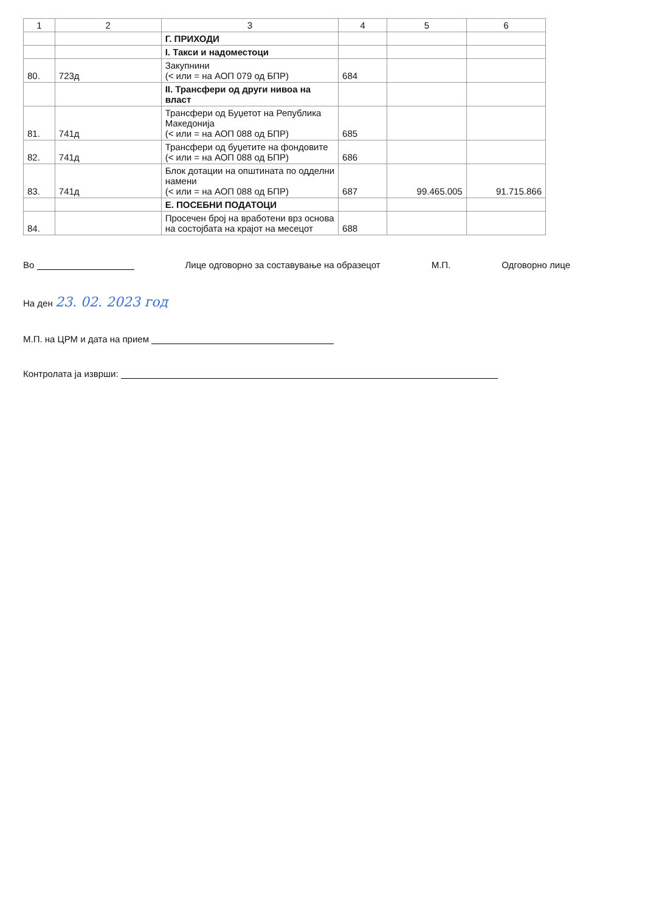| 1 | 2 | 3 | 4 | 5 | 6 |
| --- | --- | --- | --- | --- | --- |
| | | Г. ПРИХОДИ | | | |
| | | I. Такси и надоместоци | | | |
| 80. | 723д | Закупнини (< или = на АОП 079 од БПР) | 684 | | |
| | | II. Трансфери од други нивоа на власт | | | |
| 81. | 741д | Трансфери од Буџетот на Република Македонија (< или = на АОП 088 од БПР) | 685 | | |
| 82. | 741д | Трансфери од буџетите на фондовите (< или = на АОП 088 од БПР) | 686 | | |
| 83. | 741д | Блок дотации на општината по одделни намени (< или = на АОП 088 од БПР) | 687 | 99.465.005 | 91.715.866 |
| | | Е. ПОСЕБНИ ПОДАТОЦИ | | | |
| 84. | | Просечен број на вработени врз основа на состојбата на крајот на месецот | 688 | | |
Во Лице одговорно за составување на образецот
М.П. Одговорно лице
На ден 23. 02. 2023 год
М.П. на ЦРМ и дата на прием
Контролата ја изврши: